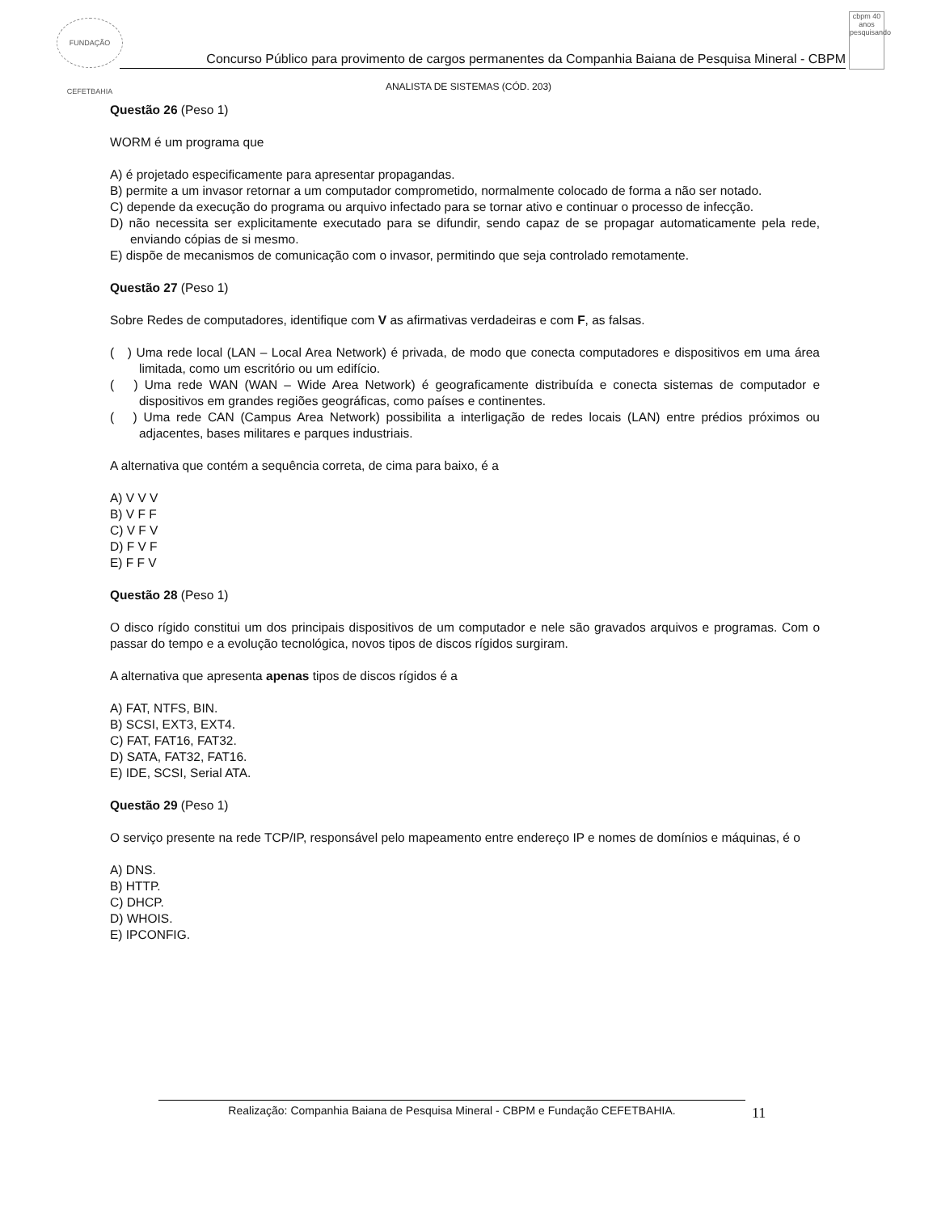FUNDAÇÃO CEFETBAHIA
Concurso Público para provimento de cargos permanentes da Companhia Baiana de Pesquisa Mineral - CBPM
cbpm 40 anos pesquisando
ANALISTA DE SISTEMAS (CÓD. 203)
Questão 26 (Peso 1)
WORM é um programa que
A) é projetado especificamente para apresentar propagandas.
B) permite a um invasor retornar a um computador comprometido, normalmente colocado de forma a não ser notado.
C) depende da execução do programa ou arquivo infectado para se tornar ativo e continuar o processo de infecção.
D) não necessita ser explicitamente executado para se difundir, sendo capaz de se propagar automaticamente pela rede, enviando cópias de si mesmo.
E) dispõe de mecanismos de comunicação com o invasor, permitindo que seja controlado remotamente.
Questão 27 (Peso 1)
Sobre Redes de computadores, identifique com V as afirmativas verdadeiras e com F, as falsas.
( ) Uma rede local (LAN – Local Area Network) é privada, de modo que conecta computadores e dispositivos em uma área limitada, como um escritório ou um edifício.
( ) Uma rede WAN (WAN – Wide Area Network) é geograficamente distribuída e conecta sistemas de computador e dispositivos em grandes regiões geográficas, como países e continentes.
( ) Uma rede CAN (Campus Area Network) possibilita a interligação de redes locais (LAN) entre prédios próximos ou adjacentes, bases militares e parques industriais.
A alternativa que contém a sequência correta, de cima para baixo, é a
A) V V V
B) V F F
C) V F V
D) F V F
E) F F V
Questão 28 (Peso 1)
O disco rígido constitui um dos principais dispositivos de um computador e nele são gravados arquivos e programas. Com o passar do tempo e a evolução tecnológica, novos tipos de discos rígidos surgiram.
A alternativa que apresenta apenas tipos de discos rígidos é a
A) FAT, NTFS, BIN.
B) SCSI, EXT3, EXT4.
C) FAT, FAT16, FAT32.
D) SATA, FAT32, FAT16.
E) IDE, SCSI, Serial ATA.
Questão 29 (Peso 1)
O serviço presente na rede TCP/IP, responsável pelo mapeamento entre endereço IP e nomes de domínios e máquinas, é o
A) DNS.
B) HTTP.
C) DHCP.
D) WHOIS.
E) IPCONFIG.
Realização: Companhia Baiana de Pesquisa Mineral - CBPM e Fundação CEFETBAHIA. 11